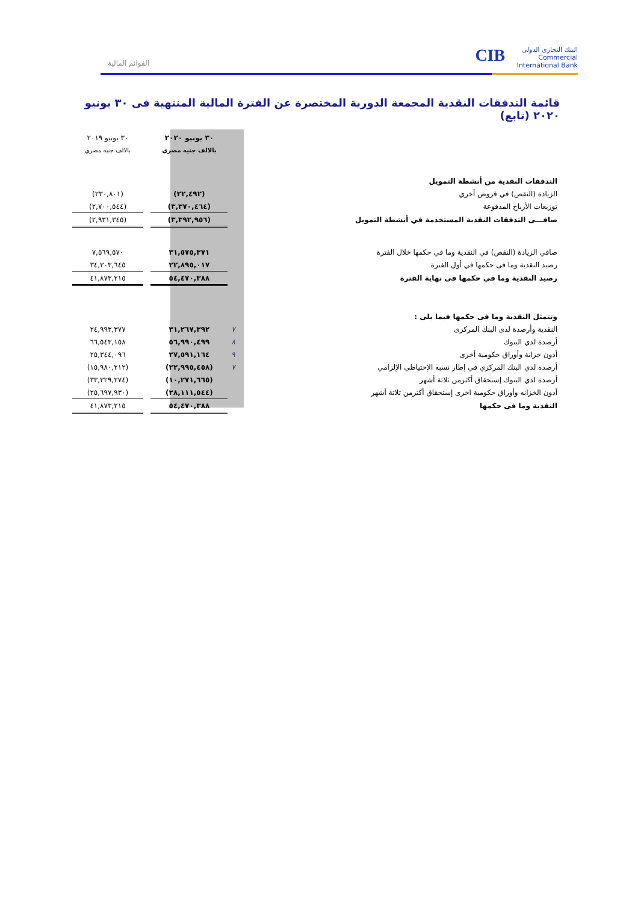CIB البنك التجارى الدولى
Commercial International Bank
القوائم المالية
قائمة التدفقات النقدية المجمعة الدورية المختصرة عن الفترة المالية المنتهية فى ٣٠ يونيو ٢٠٢٠ (تابع)
| | | ٣٠ يونيو ٢٠٢٠ | | ٣٠ يونيو ٢٠١٩ |
| | | بالالف جنيه مصري | | بالالف جنيه مصري |
| التدفقات النقدية من أنشطة التمويل | | | | |
| الزيادة (النقص) في قروض أخري | | (٢٢,٤٩٢) | | (٢٣٠,٨٠١) |
| توزيعات الأرباح المدفوعة | | (٣,٣٧٠,٤٦٤) | | (٢,٧٠٠,٥٤٤) |
| صافـــى التدفقات النقدية المستخدمة في أنشطة التمويل | | (٣,٣٩٢,٩٥٦) | | (٢,٩٣١,٣٤٥) |
| صافي الزيادة (النقص) في النقدية وما في حكمها خلال الفترة | | ٣١,٥٧٥,٣٧١ | | ٧,٥٦٩,٥٧٠ |
| رصيد النقدية وما فى حكمها في أول الفترة | | ٢٢,٨٩٥,٠١٧ | | ٣٤,٣٠٣,٦٤٥ |
| رصيد النقدية وما في حكمها فى نهاية الفترة | | ٥٤,٤٧٠,٣٨٨ | | ٤١,٨٧٣,٢١٥ |
| وتتمثل النقدية وما فى حكمها فيما يلى : | | | | |
| النقدية وأرصدة لدى البنك المركزى | ٧ | ٣١,٢٦٧,٣٩٢ | | ٢٤,٩٩٣,٣٧٧ |
| أرصدة لدي البنوك | ٨ | ٥٦,٩٩٠,٤٩٩ | | ٦٦,٥٤٣,١٥٨ |
| أذون خزانة وأوراق حكومية أخرى | ٩ | ٢٧,٥٩١,١٦٤ | | ٢٥,٣٤٤,٠٩٦ |
| أرصده لدي البنك المركزي في إطار نسبه الإحتياطي الإلزامي | ٧ | (٢٢,٩٩٥,٤٥٨) | | (١٥,٩٨٠,٢١٢) |
| أرصدة لدي البنوك إستحقاق أكثرمن ثلاثة أشهر | | (١٠,٢٧١,٦٦٥) | | (٣٣,٣٢٩,٢٧٤) |
| أذون الخزانه وأوراق حكومية اخرى إستحقاق أكثرمن ثلاثة أشهر | | (٢٨,١١١,٥٤٤) | | (٢٥,٦٩٧,٩٣٠) |
| النقدية وما فى حكمها | | ٥٤,٤٧٠,٣٨٨ | | ٤١,٨٧٣,٢١٥ |